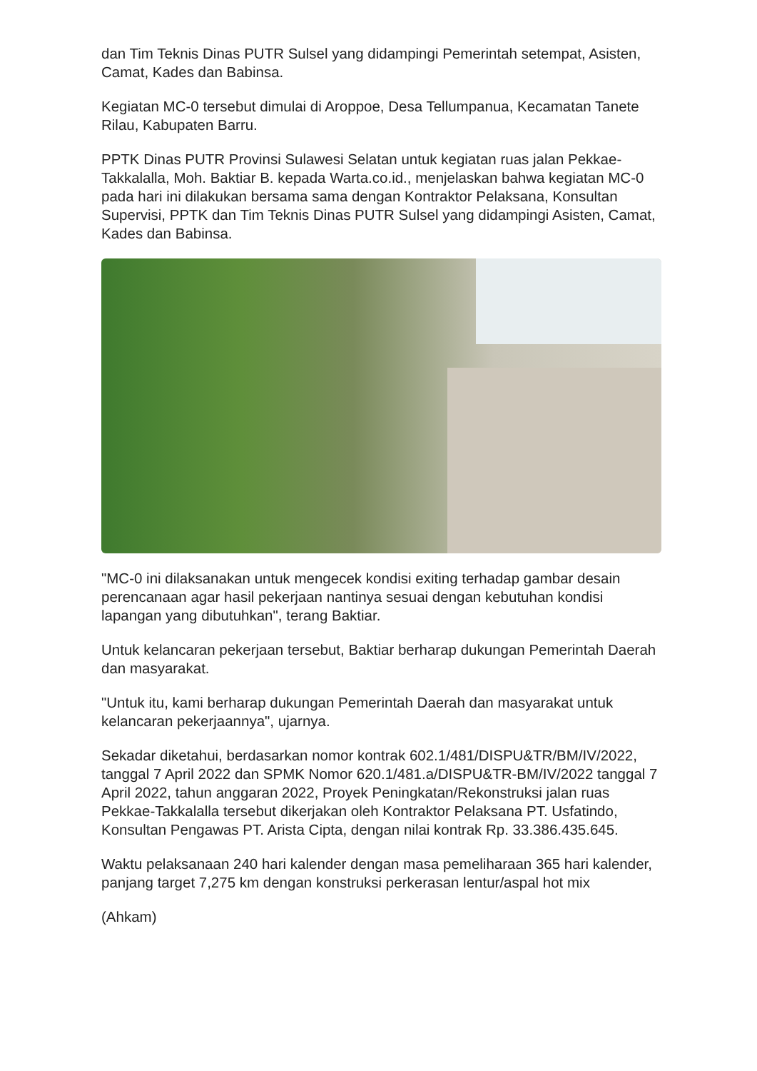dan Tim Teknis Dinas PUTR Sulsel yang didampingi Pemerintah setempat, Asisten, Camat, Kades dan Babinsa.
Kegiatan MC-0 tersebut dimulai di Aroppoe, Desa Tellumpanua, Kecamatan Tanete Rilau, Kabupaten Barru.
PPTK Dinas PUTR Provinsi Sulawesi Selatan untuk kegiatan ruas jalan Pekkae-Takkalalla, Moh. Baktiar B. kepada Warta.co.id., menjelaskan bahwa kegiatan MC-0 pada hari ini dilakukan bersama sama dengan Kontraktor Pelaksana, Konsultan Supervisi, PPTK dan Tim Teknis Dinas PUTR Sulsel yang didampingi Asisten, Camat, Kades dan Babinsa.
"MC-0 ini dilaksanakan untuk mengecek kondisi exiting terhadap gambar desain perencanaan agar hasil pekerjaan nantinya sesuai dengan kebutuhan kondisi lapangan yang dibutuhkan", terang Baktiar.
Untuk kelancaran pekerjaan tersebut, Baktiar berharap dukungan Pemerintah Daerah dan masyarakat.
"Untuk itu, kami berharap dukungan Pemerintah Daerah dan masyarakat untuk kelancaran pekerjaannya", ujarnya.
Sekadar diketahui, berdasarkan nomor kontrak 602.1/481/DISPU&TR/BM/IV/2022, tanggal 7 April 2022 dan SPMK Nomor 620.1/481.a/DISPU&TR-BM/IV/2022 tanggal 7 April 2022, tahun anggaran 2022, Proyek Peningkatan/Rekonstruksi jalan ruas Pekkae-Takkalalla tersebut dikerjakan oleh Kontraktor Pelaksana PT. Usfatindo, Konsultan Pengawas PT. Arista Cipta, dengan nilai kontrak Rp. 33.386.435.645.
Waktu pelaksanaan 240 hari kalender dengan masa pemeliharaan 365 hari kalender, panjang target 7,275 km dengan konstruksi perkerasan lentur/aspal hot mix
(Ahkam)